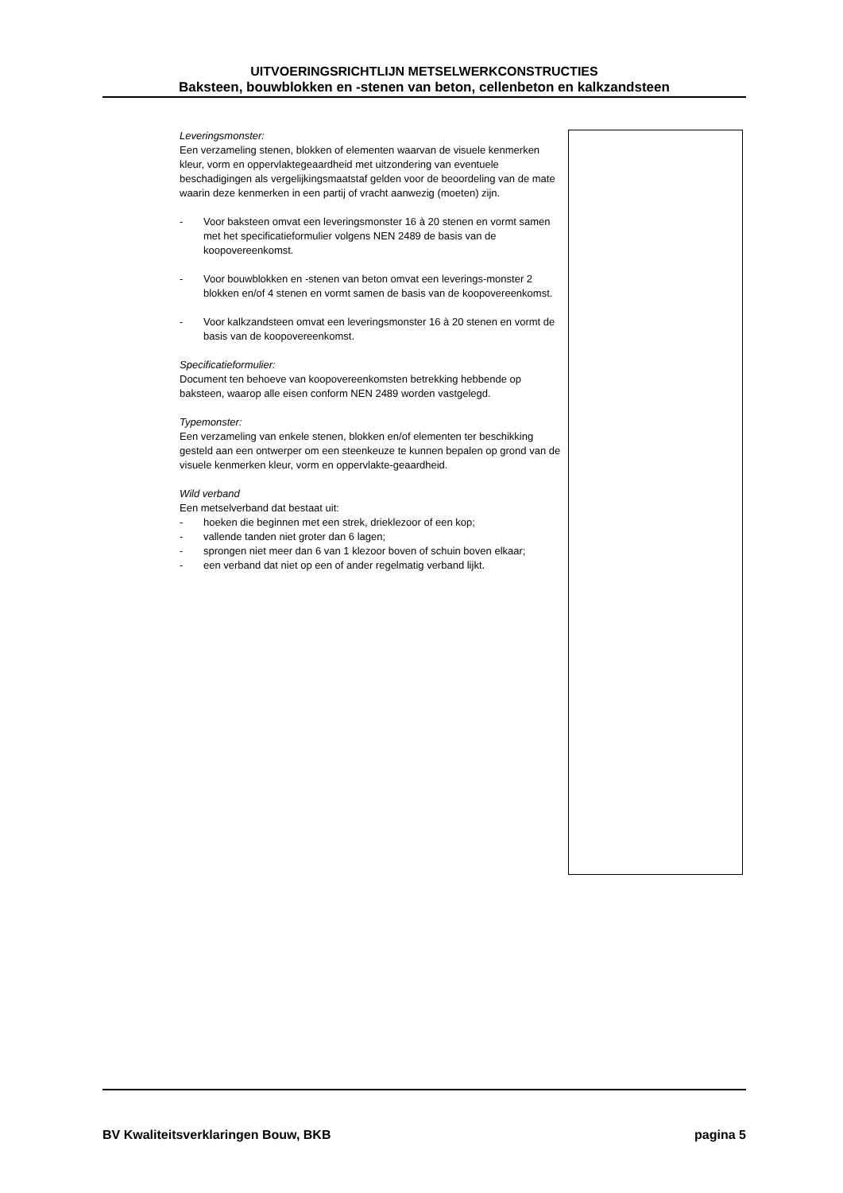UITVOERINGSRICHTLIJN METSELWERKCONSTRUCTIES
Baksteen, bouwblokken en -stenen van beton, cellenbeton en kalkzandsteen
Leveringsmonster:
Een verzameling stenen, blokken of elementen waarvan de visuele kenmerken kleur, vorm en oppervlaktegeaardheid met uitzondering van eventuele beschadigingen als vergelijkingsmaatstaf gelden voor de beoordeling van de mate waarin deze kenmerken in een partij of vracht aanwezig (moeten) zijn.
- Voor baksteen omvat een leveringsmonster 16 à 20 stenen en vormt samen met het specificatieformulier volgens NEN 2489 de basis van de koopovereenkomst.
- Voor bouwblokken en -stenen van beton omvat een leverings-monster 2 blokken en/of 4 stenen en vormt samen de basis van de koopovereenkomst.
- Voor kalkzandsteen omvat een leveringsmonster 16 à 20 stenen en vormt de basis van de koopovereenkomst.
Specificatieformulier:
Document ten behoeve van koopovereenkomsten betrekking hebbende op baksteen, waarop alle eisen conform NEN 2489 worden vastgelegd.
Typemonster:
Een verzameling van enkele stenen, blokken en/of elementen ter beschikking gesteld aan een ontwerper om een steenkeuze te kunnen bepalen op grond van de visuele kenmerken kleur, vorm en oppervlakte-geaardheid.
Wild verband
Een metselverband dat bestaat uit:
- hoeken die beginnen met een strek, drieklezoor of een kop;
- vallende tanden niet groter dan 6 lagen;
- sprongen niet meer dan 6 van 1 klezoor boven of schuin boven elkaar;
- een verband dat niet op een of ander regelmatig verband lijkt.
BV Kwaliteitsverklaringen Bouw, BKB pagina 5